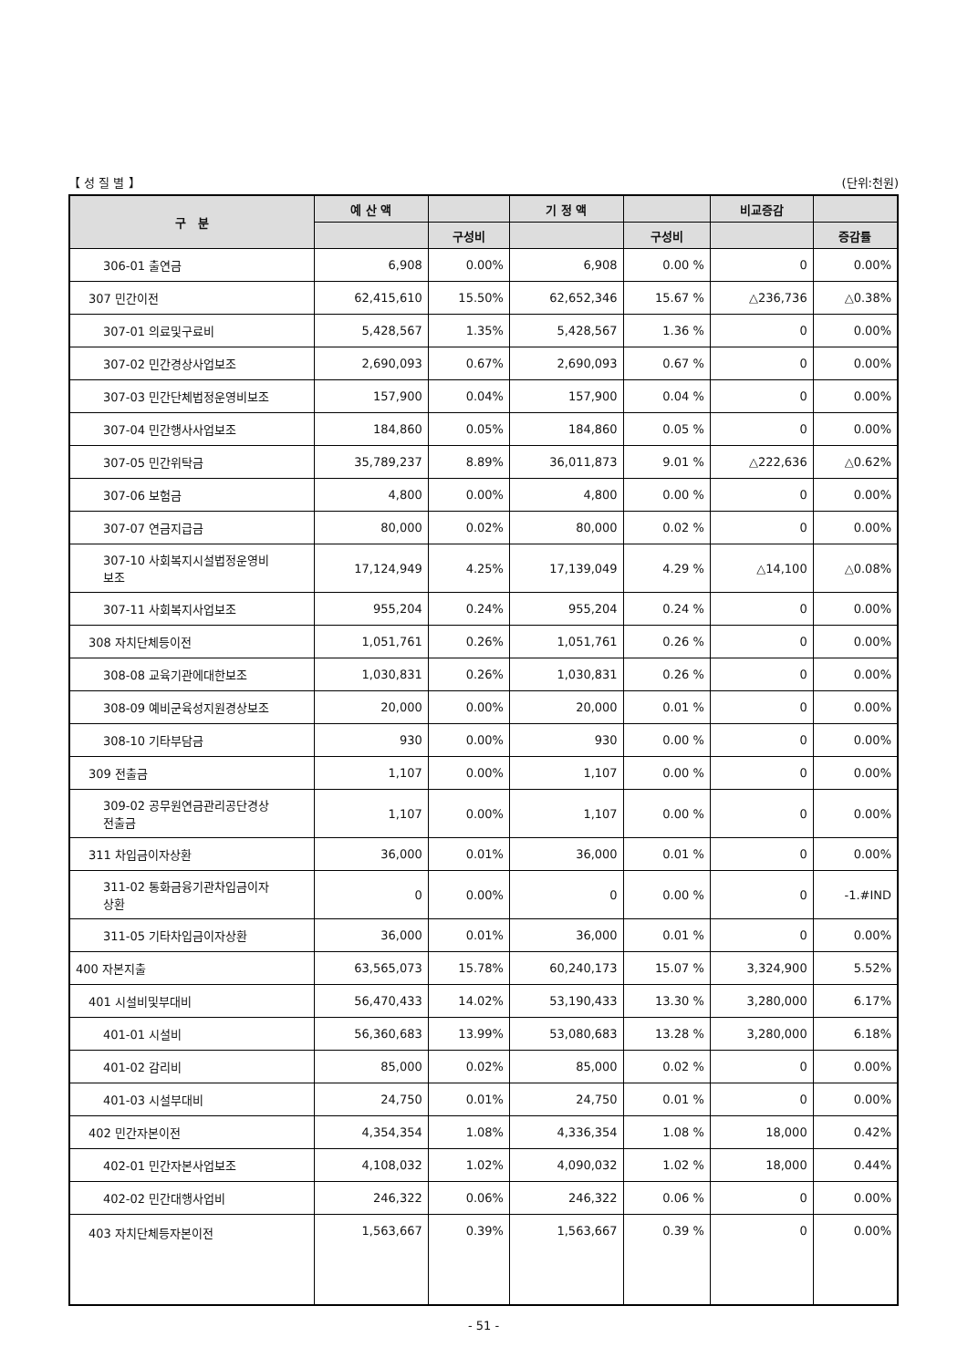【 성 질 별 】 (단위:천원)
| 구 분 | 예 산 액 | | 기 정 액 | | 비교증감 | |
| --- | --- | --- | --- | --- | --- | --- |
| | | 구성비 | | 구성비 | | 증감률 |
| 306-01 출연금 | 6,908 | 0.00% | 6,908 | 0.00 % | 0 | 0.00% |
| 307 민간이전 | 62,415,610 | 15.50% | 62,652,346 | 15.67 % | △236,736 | △0.38% |
| 307-01 의료및구료비 | 5,428,567 | 1.35% | 5,428,567 | 1.36 % | 0 | 0.00% |
| 307-02 민간경상사업보조 | 2,690,093 | 0.67% | 2,690,093 | 0.67 % | 0 | 0.00% |
| 307-03 민간단체법정운영비보조 | 157,900 | 0.04% | 157,900 | 0.04 % | 0 | 0.00% |
| 307-04 민간행사사업보조 | 184,860 | 0.05% | 184,860 | 0.05 % | 0 | 0.00% |
| 307-05 민간위탁금 | 35,789,237 | 8.89% | 36,011,873 | 9.01 % | △222,636 | △0.62% |
| 307-06 보험금 | 4,800 | 0.00% | 4,800 | 0.00 % | 0 | 0.00% |
| 307-07 연금지급금 | 80,000 | 0.02% | 80,000 | 0.02 % | 0 | 0.00% |
| 307-10 사회복지시설법정운영비 보조 | 17,124,949 | 4.25% | 17,139,049 | 4.29 % | △14,100 | △0.08% |
| 307-11 사회복지사업보조 | 955,204 | 0.24% | 955,204 | 0.24 % | 0 | 0.00% |
| 308 자치단체등이전 | 1,051,761 | 0.26% | 1,051,761 | 0.26 % | 0 | 0.00% |
| 308-08 교육기관에대한보조 | 1,030,831 | 0.26% | 1,030,831 | 0.26 % | 0 | 0.00% |
| 308-09 예비군육성지원경상보조 | 20,000 | 0.00% | 20,000 | 0.01 % | 0 | 0.00% |
| 308-10 기타부담금 | 930 | 0.00% | 930 | 0.00 % | 0 | 0.00% |
| 309 전출금 | 1,107 | 0.00% | 1,107 | 0.00 % | 0 | 0.00% |
| 309-02 공무원연금관리공단경상 전출금 | 1,107 | 0.00% | 1,107 | 0.00 % | 0 | 0.00% |
| 311 차입금이자상환 | 36,000 | 0.01% | 36,000 | 0.01 % | 0 | 0.00% |
| 311-02 통화금융기관차입금이자 상환 | 0 | 0.00% | 0 | 0.00 % | 0 | -1.#IND |
| 311-05 기타차입금이자상환 | 36,000 | 0.01% | 36,000 | 0.01 % | 0 | 0.00% |
| 400 자본지출 | 63,565,073 | 15.78% | 60,240,173 | 15.07 % | 3,324,900 | 5.52% |
| 401 시설비및부대비 | 56,470,433 | 14.02% | 53,190,433 | 13.30 % | 3,280,000 | 6.17% |
| 401-01 시설비 | 56,360,683 | 13.99% | 53,080,683 | 13.28 % | 3,280,000 | 6.18% |
| 401-02 감리비 | 85,000 | 0.02% | 85,000 | 0.02 % | 0 | 0.00% |
| 401-03 시설부대비 | 24,750 | 0.01% | 24,750 | 0.01 % | 0 | 0.00% |
| 402 민간자본이전 | 4,354,354 | 1.08% | 4,336,354 | 1.08 % | 18,000 | 0.42% |
| 402-01 민간자본사업보조 | 4,108,032 | 1.02% | 4,090,032 | 1.02 % | 18,000 | 0.44% |
| 402-02 민간대행사업비 | 246,322 | 0.06% | 246,322 | 0.06 % | 0 | 0.00% |
| 403 자치단체등자본이전 | 1,563,667 | 0.39% | 1,563,667 | 0.39 % | 0 | 0.00% |
- 51 -